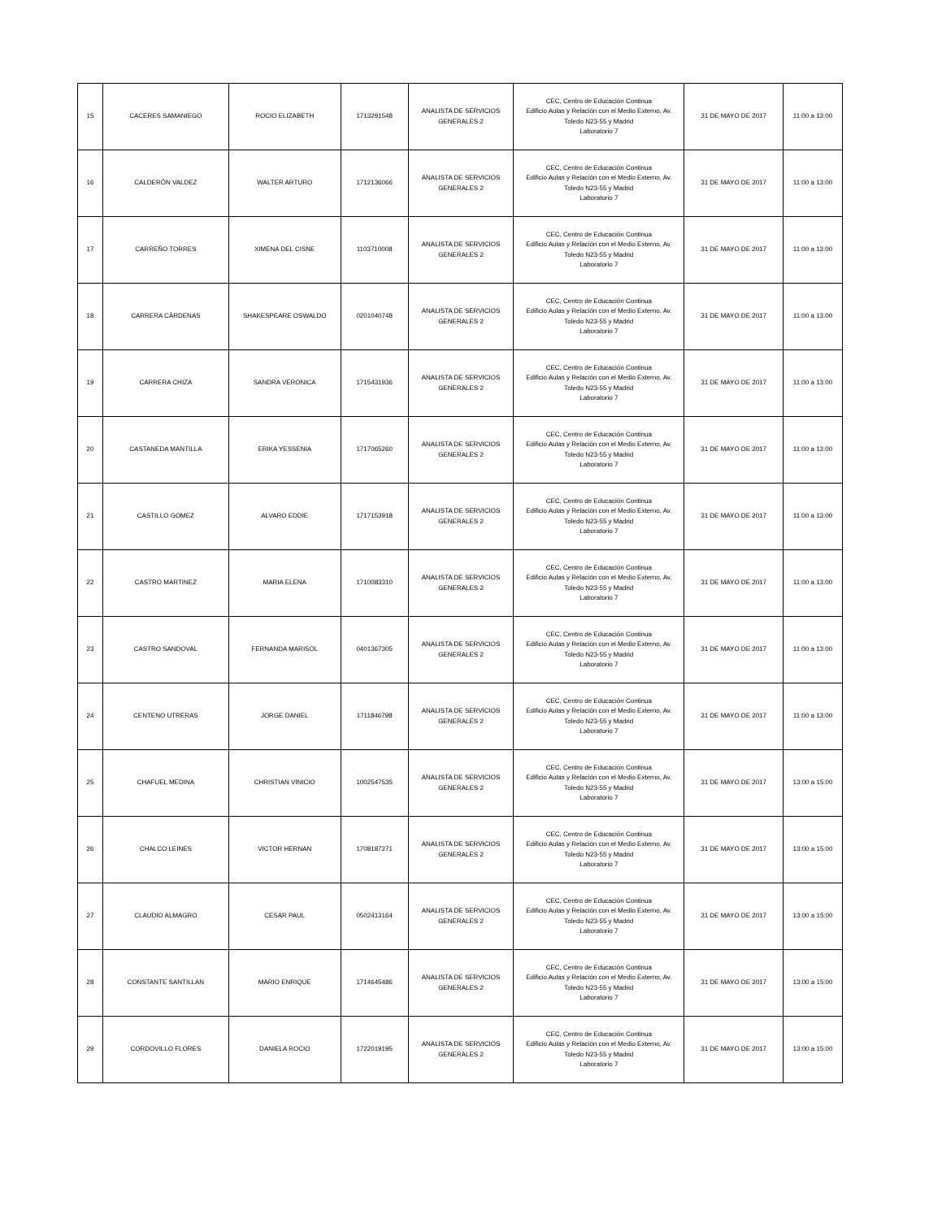| 15 | CACERES SAMANIEGO | ROCIO ELIZABETH | 1713291548 | ANALISTA DE SERVICIOS GENERALES 2 | CEC, Centro de Educación Continua Edificio Aulas y Relación con el Medio Externo, Av. Toledo N23-55 y Madrid Laboratorio 7 | 31 DE MAYO DE 2017 | 11:00 a 13:00 |
| 16 | CALDERÓN VALDEZ | WALTER ARTURO | 1712136066 | ANALISTA DE SERVICIOS GENERALES 2 | CEC, Centro de Educación Continua Edificio Aulas y Relación con el Medio Externo, Av. Toledo N23-55 y Madrid Laboratorio 7 | 31 DE MAYO DE 2017 | 11:00 a 13:00 |
| 17 | CARREÑO TORRES | XIMENA DEL CISNE | 1103710008 | ANALISTA DE SERVICIOS GENERALES 2 | CEC, Centro de Educación Continua Edificio Aulas y Relación con el Medio Externo, Av. Toledo N23-55 y Madrid Laboratorio 7 | 31 DE MAYO DE 2017 | 11:00 a 13:00 |
| 18 | CARRERA CÀRDENAS | SHAKESPEARE OSWALDO | 0201040748 | ANALISTA DE SERVICIOS GENERALES 2 | CEC, Centro de Educación Continua Edificio Aulas y Relación con el Medio Externo, Av. Toledo N23-55 y Madrid Laboratorio 7 | 31 DE MAYO DE 2017 | 11:00 a 13:00 |
| 19 | CARRERA CHIZA | SANDRA VERONICA | 1715431936 | ANALISTA DE SERVICIOS GENERALES 2 | CEC, Centro de Educación Continua Edificio Aulas y Relación con el Medio Externo, Av. Toledo N23-55 y Madrid Laboratorio 7 | 31 DE MAYO DE 2017 | 11:00 a 13:00 |
| 20 | CASTANEDA MANTILLA | ERIKA YESSENIA | 1717065260 | ANALISTA DE SERVICIOS GENERALES 2 | CEC, Centro de Educación Continua Edificio Aulas y Relación con el Medio Externo, Av. Toledo N23-55 y Madrid Laboratorio 7 | 31 DE MAYO DE 2017 | 11:00 a 13:00 |
| 21 | CASTILLO GOMEZ | ALVARO EDDIE | 1717153918 | ANALISTA DE SERVICIOS GENERALES 2 | CEC, Centro de Educación Continua Edificio Aulas y Relación con el Medio Externo, Av. Toledo N23-55 y Madrid Laboratorio 7 | 31 DE MAYO DE 2017 | 11:00 a 13:00 |
| 22 | CASTRO MARTINEZ | MARIA ELENA | 1710083310 | ANALISTA DE SERVICIOS GENERALES 2 | CEC, Centro de Educación Continua Edificio Aulas y Relación con el Medio Externo, Av. Toledo N23-55 y Madrid Laboratorio 7 | 31 DE MAYO DE 2017 | 11:00 a 13:00 |
| 23 | CASTRO SANDOVAL | FERNANDA MARISOL | 0401367305 | ANALISTA DE SERVICIOS GENERALES 2 | CEC, Centro de Educación Continua Edificio Aulas y Relación con el Medio Externo, Av. Toledo N23-55 y Madrid Laboratorio 7 | 31 DE MAYO DE 2017 | 11:00 a 13:00 |
| 24 | CENTENO UTRERAS | JORGE DANIEL | 1711846798 | ANALISTA DE SERVICIOS GENERALES 2 | CEC, Centro de Educación Continua Edificio Aulas y Relación con el Medio Externo, Av. Toledo N23-55 y Madrid Laboratorio 7 | 31 DE MAYO DE 2017 | 11:00 a 13:00 |
| 25 | CHAFUEL MEDINA | CHRISTIAN VINICIO | 1002547535 | ANALISTA DE SERVICIOS GENERALES 2 | CEC, Centro de Educación Continua Edificio Aulas y Relación con el Medio Externo, Av. Toledo N23-55 y Madrid Laboratorio 7 | 31 DE MAYO DE 2017 | 13:00 a 15:00 |
| 26 | CHALCO LEINES | VICTOR HERNAN | 1708187271 | ANALISTA DE SERVICIOS GENERALES 2 | CEC, Centro de Educación Continua Edificio Aulas y Relación con el Medio Externo, Av. Toledo N23-55 y Madrid Laboratorio 7 | 31 DE MAYO DE 2017 | 13:00 a 15:00 |
| 27 | CLAUDIO ALMAGRO | CESAR PAUL | 0502413164 | ANALISTA DE SERVICIOS GENERALES 2 | CEC, Centro de Educación Continua Edificio Aulas y Relación con el Medio Externo, Av. Toledo N23-55 y Madrid Laboratorio 7 | 31 DE MAYO DE 2017 | 13:00 a 15:00 |
| 28 | CONSTANTE SANTILLAN | MARIO ENRIQUE | 1714645486 | ANALISTA DE SERVICIOS GENERALES 2 | CEC, Centro de Educación Continua Edificio Aulas y Relación con el Medio Externo, Av. Toledo N23-55 y Madrid Laboratorio 7 | 31 DE MAYO DE 2017 | 13:00 a 15:00 |
| 29 | CORDOVILLO FLORES | DANIELA ROCIO | 1722019195 | ANALISTA DE SERVICIOS GENERALES 2 | CEC, Centro de Educación Continua Edificio Aulas y Relación con el Medio Externo, Av. Toledo N23-55 y Madrid Laboratorio 7 | 31 DE MAYO DE 2017 | 13:00 a 15:00 |